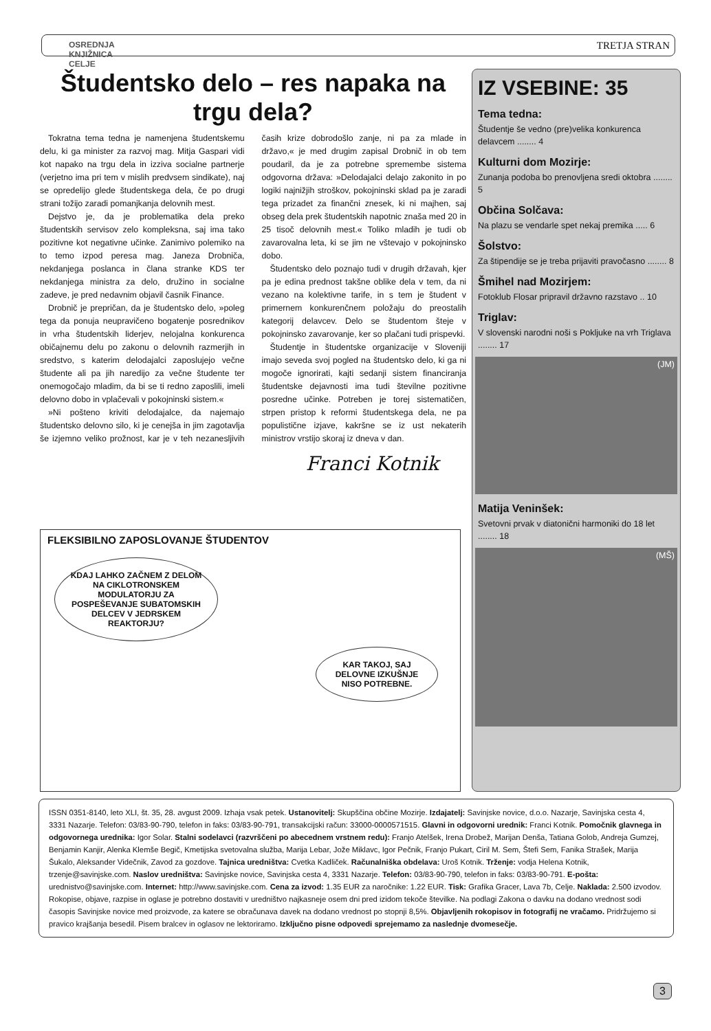OSREDNJA
KNJIŽNICA
CELJE
TRETJA STRAN
Študentsko delo – res napaka na trgu dela?
Tokratna tema tedna je namenjena študentskemu delu, ki ga minister za razvoj mag. Mitja Gaspari vidi kot napako na trgu dela in izziva socialne partnerje (verjetno ima pri tem v mislih predvsem sindikate), naj se opredelijo glede študentskega dela, če po drugi strani tožijo zaradi pomanjkanja delovnih mest.
Dejstvo je, da je problematika dela preko študentskih servisov zelo kompleksna, saj ima tako pozitivne kot negativne učinke. Zanimivo polemiko na to temo izpod peresa mag. Janeza Drobniča, nekdanjega poslanca in člana stranke KDS ter nekdanjega ministra za delo, družino in socialne zadeve, je pred nedavnim objavil časnik Finance.
Drobnič je prepričan, da je študentsko delo, »poleg tega da ponuja neupravičeno bogatenje posrednikov in vrha študentskih liderjev, nelojalna konkurenca običajnemu delu po zakonu o delovnih razmerjih in sredstvo, s katerim delodajalci zaposlujejo večne študente ali pa jih naredijo za večne študente ter onemogočajo mladim, da bi se ti redno zaposlili, imeli delovno dobo in vplačevali v pokojninski sistem.«
»Ni pošteno kriviti delodajalce, da najemajo študentsko delovno silo, ki je cenejša in jim zagotavlja še izjemno veliko prožnost, kar je v teh nezanesljivih časih krize dobrodošlo zanje, ni pa za mlade in državo,« je med drugim zapisal Drobnič in ob tem poudaril, da je za potrebne spremembe sistema odgovorna država: »Delodajalci delajo zakonito in po logiki najnižjih stroškov, pokojninski sklad pa je zaradi tega prizadet za finančni znesek, ki ni majhen, saj obseg dela prek študentskih napotnic znaša med 20 in 25 tisoč delovnih mest.« Toliko mladih je tudi ob zavarovalna leta, ki se jim ne vštevajo v pokojninsko dobo.
Študentsko delo poznajo tudi v drugih državah, kjer pa je edina prednost takšne oblike dela v tem, da ni vezano na kolektivne tarife, in s tem je študent v primernem konkurenčnem položaju do preostalih kategorij delavcev. Delo se študentom šteje v pokojninsko zavarovanje, ker so plačani tudi prispevki.
Študentje in študentske organizacije v Sloveniji imajo seveda svoj pogled na študentsko delo, ki ga ni mogoče ignorirati, kajti sedanji sistem financiranja študentske dejavnosti ima tudi številne pozitivne posredne učinke. Potreben je torej sistematičen, strpen pristop k reformi študentskega dela, ne pa populistične izjave, kakršne se iz ust nekaterih ministrov vrstijo skoraj iz dneva v dan.
Franci Kotnik
FLEKSIBILNO ZAPOSLOVANJE ŠTUDENTOV
KDAJ LAHKO ZAČNEM Z DELOM NA CIKLOTRONSKEM MODULATORJU ZA POSPEŠEVANJE SUBATOMSKIH DELCEV V JEDRSKEM REAKTORJU?
KAR TAKOJ, SAJ DELOVNE IZKUŠNJE NISO POTREBNE.
IZ VSEBINE: 35
Tema tedna:
Študentje še vedno (pre)velika konkurenca delavcem ........ 4
Kulturni dom Mozirje:
Zunanja podoba bo prenovljena sredi oktobra ........ 5
Občina Solčava:
Na plazu se vendarle spet nekaj premika ..... 6
Šolstvo:
Za štipendije se je treba prijaviti pravočasno ........ 8
Šmihel nad Mozirjem:
Fotoklub Flosar pripravil državno razstavo .. 10
Triglav:
V slovenski narodni noši s Pokljuke na vrh Triglava ........ 17
(JM)
Matija Veninšek:
Svetovni prvak v diatonični harmoniki do 18 let ........ 18
(MŠ)
ISSN 0351-8140, leto XLI, št. 35, 28. avgust 2009. Izhaja vsak petek. Ustanovitelj: Skupščina občine Mozirje. Izdajatelj: Savinjske novice, d.o.o. Nazarje, Savinjska cesta 4, 3331 Nazarje. Telefon: 03/83-90-790, telefon in faks: 03/83-90-791, transakcijski račun: 33000-0000571515. Glavni in odgovorni urednik: Franci Kotnik. Pomočnik glavnega in odgovornega urednika: Igor Solar. Stalni sodelavci (razvrščeni po abecednem vrstnem redu): Franjo Atelšek, Irena Drobež, Marijan Denša, Tatiana Golob, Andreja Gumzej, Benjamin Kanjir, Alenka Klemše Begič, Kmetijska svetovalna služba, Marija Lebar, Jože Miklavc, Igor Pečnik, Franjo Pukart, Ciril M. Sem, Štefi Sem, Fanika Strašek, Marija Šukalo, Aleksander Videčnik, Zavod za gozdove. Tajnica uredništva: Cvetka Kadliček. Računalniška obdelava: Uroš Kotnik. Trženje: vodja Helena Kotnik, trzenje@savinjske.com. Naslov uredništva: Savinjske novice, Savinjska cesta 4, 3331 Nazarje. Telefon: 03/83-90-790, telefon in faks: 03/83-90-791. E-pošta: urednistvo@savinjske.com. Internet: http://www.savinjske.com. Cena za izvod: 1.35 EUR za naročnike: 1.22 EUR. Tisk: Grafika Gracer, Lava 7b, Celje. Naklada: 2.500 izvodov. Rokopise, objave, razpise in oglase je potrebno dostaviti v uredništvo najkasneje osem dni pred izidom tekoče številke. Na podlagi Zakona o davku na dodano vrednost sodi časopis Savinjske novice med proizvode, za katere se obračunava davek na dodano vrednost po stopnji 8,5%. Objavljenih rokopisov in fotografij ne vračamo. Pridržujemo si pravico krajšanja besedil. Pisem bralcev in oglasov ne lektoriramo. Izključno pisne odpovedi sprejemamo za naslednje dvomesečje.
3